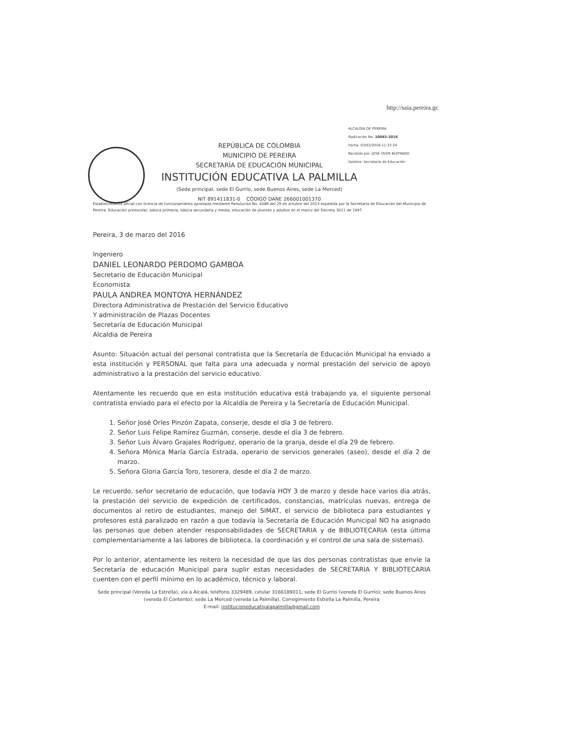http://saia.pereira.gc
ALCALDIA DE PEREIRA
Radicación No: 10083-2016
Fecha: 03/03/2016-11:33:34
Recibido por: JOSE OVER BUITRAGO
Destino: Secretaría de Educación
REPÚBLICA DE COLOMBIA
MUNICIPIO DE PEREIRA
SECRETARÍA DE EDUCACIÓN MUNICIPAL
INSTITUCIÓN EDUCATIVA LA PALMILLA
(Sede principal, sede El Gurrío, sede Buenos Aires, sede La Merced)
NIT 891411831-0 CÓDIGO DANE 266001001370
Establecimiento oficial con licencia de funcionamiento aprobada mediante Resolución No. 6088 del 29 de octubre del 2013 expedida por la Secretaría de Educación del Municipio de Pereira. Educación preescolar, básica primaria, básica secundaria y media; educación de jóvenes y adultos en el marco del Decreto 3011 de 1997.
Pereira, 3 de marzo del 2016
Ingeniero
DANIEL LEONARDO PERDOMO GAMBOA
Secretario de Educación Municipal
Economista
PAULA ANDREA MONTOYA HERNÁNDEZ
Directora Administrativa de Prestación del Servicio Educativo
Y administración de Plazas Docentes
Secretaría de Educación Municipal
Alcaldia de Pereira
Asunto: Situación actual del personal contratista que la Secretaría de Educación Municipal ha enviado a esta institución y PERSONAL que falta para una adecuada y normal prestación del servicio de apoyo administrativo a la prestación del servicio educativo.
Atentamente les recuerdo que en esta institución educativa está trabajando ya, el siguiente personal contratista enviado para el efecto por la Alcaldía de Pereira y la Secretaría de Educación Municipal.
1. Señor José Orles Pinzón Zapata, conserje, desde el día 3 de febrero.
2. Señor Luis Felipe Ramírez Guzmán, conserje, desde el día 3 de febrero.
3. Señor Luis Álvaro Grajales Rodríguez, operario de la granja, desde el día 29 de febrero.
4. Señora Mónica María García Estrada, operario de servicios generales (aseo), desde el día 2 de marzo.
5. Señora Gloria García Toro, tesorera, desde el día 2 de marzo.
Le recuerdo, señor secretario de educación, que todavía HOY 3 de marzo y desde hace varios día atrás, la prestación del servicio de expedición de certificados, constancias, matrículas nuevas, entrega de documentos al retiro de estudiantes, manejo del SIMAT, el servicio de biblioteca para estudiantes y profesores está paralizado en razón a que todavía la Secretaría de Educación Municipal NO ha asignado las personas que deben atender responsabilidades de SECRETARIA y de BIBLIOTECARIA (esta última complementariamente a las labores de biblioteca, la coordinación y el control de una sala de sistemas).
Por lo anterior, atentamente les reitero la necesidad de que las dos personas contratistas que envíe la Secretaría de educación Municipal para suplir estas necesidades de SECRETARIA Y BIBLIOTECARIA cuenten con el perfil mínimo en lo académico, técnico y laboral.
Sede principal (Vereda La Estrella), vía a Alcalá, teléfono 3329489, celular 3166189011; sede El Gurrío (vereda El Gurrío); sede Buenos Aires (vereda El Contento); sede La Merced (vereda La Palmilla). Corregimiento Estrella La Palmilla, Pereira
E-mail: institucioneducativalapalmilla@gmail.com